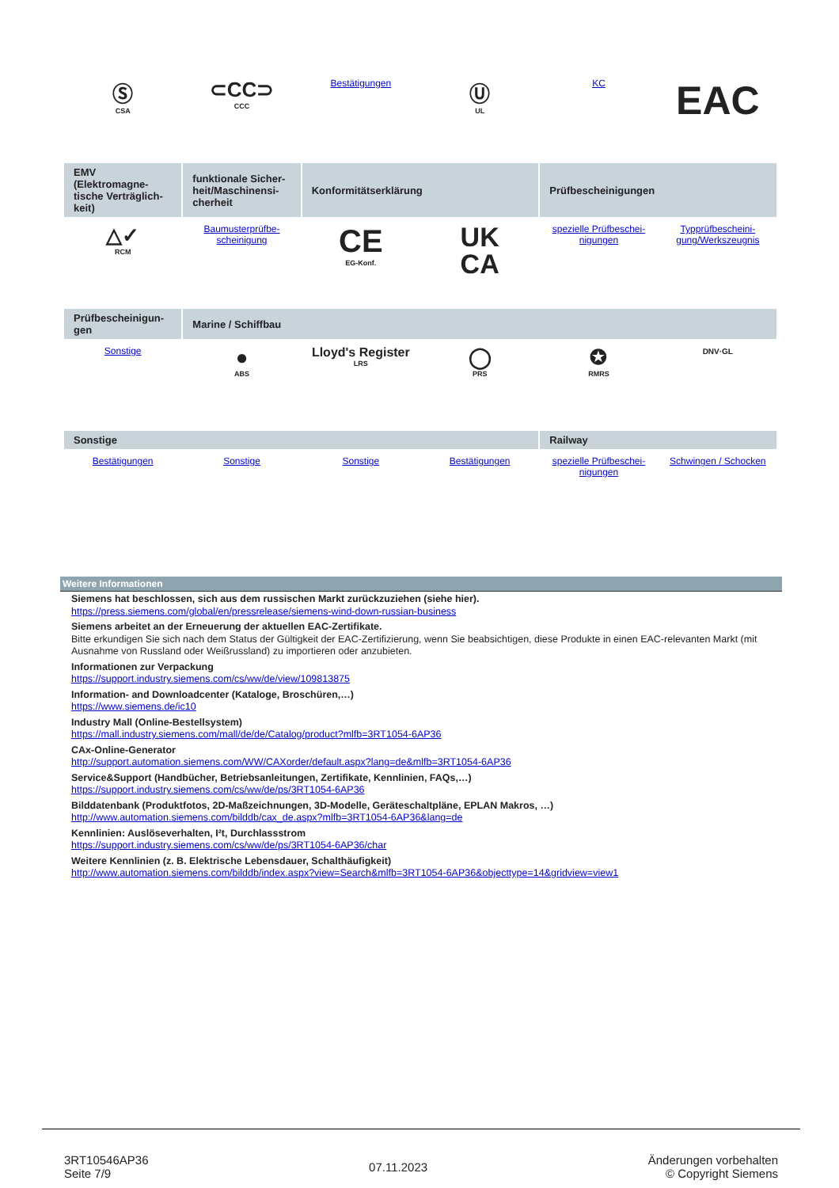| Ⓢ CSA | ⊂CC⊃ CCC | Bestätigungen | Ⓤ UL | KC | EAC |
| EMV (Elektromagne-tische Verträglich-keit) | funktionale Sicher-heit/Maschinensi-cherheit | Konformitätserklärung | | Prüfbescheinigungen | |
| △✓ RCM | Baumusterprüfbe-scheinigung | CE EG-Konf. | UK CA | spezielle Prüfbeschei-nigungen | Typprüfbescheini-gung/Werkszeugnis |
| Prüfbescheinigun-gen | Marine / Schiffbau | | | | |
| Sonstige | ● ABS | Lloyd's Register LRS | ◯ PRS | ✪ RMRS | DNV·GL |
| Sonstige | | | | Railway | |
| Bestätigungen | Sonstige | Sonstige | Bestätigungen | spezielle Prüfbeschei-nigungen | Schwingen / Schocken |
Weitere Informationen
Siemens hat beschlossen, sich aus dem russischen Markt zurückzuziehen (siehe hier).
https://press.siemens.com/global/en/pressrelease/siemens-wind-down-russian-business
Siemens arbeitet an der Erneuerung der aktuellen EAC-Zertifikate.
Bitte erkundigen Sie sich nach dem Status der Gültigkeit der EAC-Zertifizierung, wenn Sie beabsichtigen, diese Produkte in einen EAC-relevanten Markt (mit Ausnahme von Russland oder Weißrussland) zu importieren oder anzubieten.
Informationen zur Verpackung
https://support.industry.siemens.com/cs/ww/de/view/109813875
Information- and Downloadcenter (Kataloge, Broschüren,…)
https://www.siemens.de/ic10
Industry Mall (Online-Bestellsystem)
https://mall.industry.siemens.com/mall/de/de/Catalog/product?mlfb=3RT1054-6AP36
CAx-Online-Generator
http://support.automation.siemens.com/WW/CAXorder/default.aspx?lang=de&mlfb=3RT1054-6AP36
Service&Support (Handbücher, Betriebsanleitungen, Zertifikate, Kennlinien, FAQs,…)
https://support.industry.siemens.com/cs/ww/de/ps/3RT1054-6AP36
Bilddatenbank (Produktfotos, 2D-Maßzeichnungen, 3D-Modelle, Geräteschaltpläne, EPLAN Makros, …)
http://www.automation.siemens.com/bilddb/cax_de.aspx?mlfb=3RT1054-6AP36&lang=de
Kennlinien: Auslöseverhalten, I²t, Durchlassstrom
https://support.industry.siemens.com/cs/ww/de/ps/3RT1054-6AP36/char
Weitere Kennlinien (z. B. Elektrische Lebensdauer, Schalthäufigkeit)
http://www.automation.siemens.com/bilddb/index.aspx?view=Search&mlfb=3RT1054-6AP36&objecttype=14&gridview=view1
3RT10546AP36
Seite 7/9
07.11.2023
Änderungen vorbehalten
© Copyright Siemens